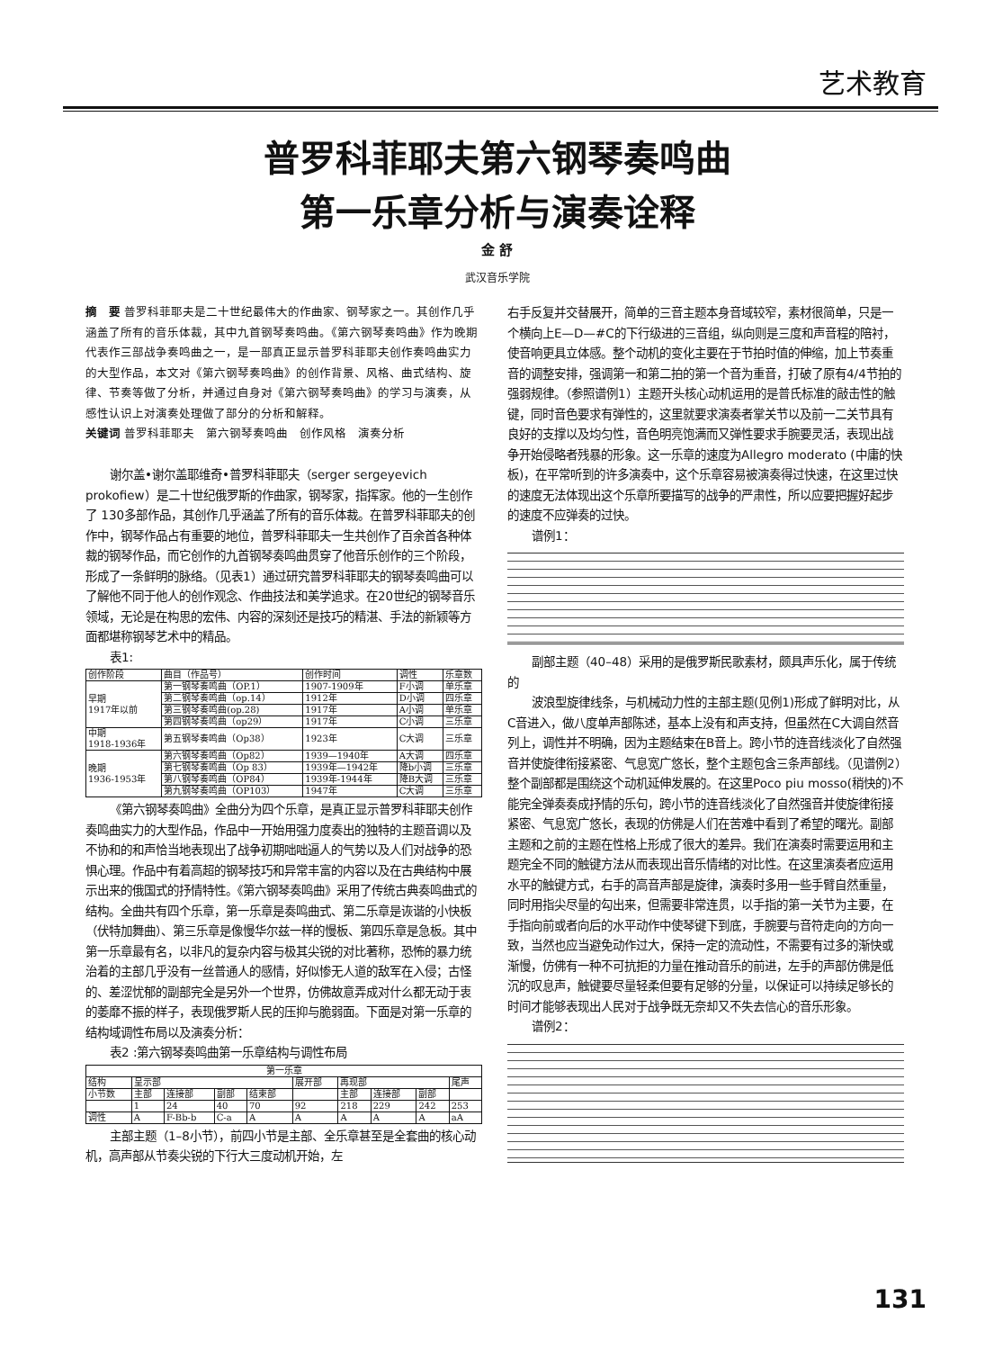艺术教育
普罗科菲耶夫第六钢琴奏鸣曲
第一乐章分析与演奏诠释
金 舒
武汉音乐学院
摘　要 普罗科菲耶夫是二十世纪最伟大的作曲家、钢琴家之一。其创作几乎涵盖了所有的音乐体裁，其中九首钢琴奏鸣曲。《第六钢琴奏鸣曲》作为晚期代表作三部战争奏鸣曲之一，是一部真正显示普罗科菲耶夫创作奏鸣曲实力的大型作品，本文对《第六钢琴奏鸣曲》的创作背景、风格、曲式结构、旋律、节奏等做了分析，并通过自身对《第六钢琴奏鸣曲》的学习与演奏，从感性认识上对演奏处理做了部分的分析和解释。
关键词 普罗科菲耶夫　第六钢琴奏鸣曲　创作风格　演奏分析
谢尔盖•谢尔盖耶维奇•普罗科菲耶夫（serger sergeyevich prokofiew）是二十世纪俄罗斯的作曲家，钢琴家，指挥家。他的一生创作了 130多部作品，其创作几乎涵盖了所有的音乐体裁。在普罗科菲耶夫的创作中，钢琴作品占有重要的地位，普罗科菲耶夫一生共创作了百余首各种体裁的钢琴作品，而它创作的九首钢琴奏鸣曲贯穿了他音乐创作的三个阶段，形成了一条鲜明的脉络。（见表1）通过研究普罗科菲耶夫的钢琴奏鸣曲可以了解他不同于他人的创作观念、作曲技法和美学追求。在20世纪的钢琴音乐领域，无论是在构思的宏伟、内容的深刻还是技巧的精湛、手法的新颖等方面都堪称钢琴艺术中的精品。
表1:
| 创作阶段 | 曲目（作品号） | 创作时间 | 调性 | 乐章数 |
| --- | --- | --- | --- | --- |
| 早期 1917年以前 | 第一钢琴奏鸣曲（OP.1） | 1907-1909年 | F小调 | 单乐章 |
| | 第二钢琴奏鸣曲（op.14） | 1912年 | D小调 | 四乐章 |
| | 第三钢琴奏鸣曲(op.28) | 1917年 | A小调 | 单乐章 |
| | 第四钢琴奏鸣曲（op29） | 1917年 | C小调 | 三乐章 |
| 中期 1918-1936年 | 第五钢琴奏鸣曲（Op38） | 1923年 | C大调 | 三乐章 |
| 晚期 1936-1953年 | 第六钢琴奏鸣曲（Op82） | 1939—1940年 | A大调 | 四乐章 |
| | 第七钢琴奏鸣曲（Op 83） | 1939年—1942年 | 降b小调 | 三乐章 |
| | 第八钢琴奏鸣曲（OP84） | 1939年-1944年 | 降B大调 | 三乐章 |
| | 第九钢琴奏鸣曲（OP103） | 1947年 | C大调 | 三乐章 |
《第六钢琴奏鸣曲》全曲分为四个乐章，是真正显示普罗科菲耶夫创作奏鸣曲实力的大型作品，作品中一开始用强力度奏出的独特的主题音调以及不协和的和声恰当地表现出了战争初期咄咄逼人的气势以及人们对战争的恐惧心理。作品中有着高超的钢琴技巧和异常丰富的内容以及在古典结构中展示出来的俄国式的抒情特性。《第六钢琴奏鸣曲》采用了传统古典奏鸣曲式的结构。全曲共有四个乐章，第一乐章是奏鸣曲式、第二乐章是诙谐的小快板（伏特加舞曲）、第三乐章是像慢华尔兹一样的慢板、第四乐章是急板。其中第一乐章最有名，以非凡的复杂内容与极其尖锐的对比著称，恐怖的暴力统治着的主部几乎没有一丝普通人的感情，好似惨无人道的敌军在入侵；古怪的、差涩忧郁的副部完全是另外一个世界，仿佛故意弄成对什么都无动于衷的萎靡不振的样子，表现俄罗斯人民的压抑与脆弱面。下面是对第一乐章的结构域调性布局以及演奏分析：
表2 :第六钢琴奏鸣曲第一乐章结构与调性布局
| 第一乐章 | | | | | | | | | |
| --- | --- | --- | --- | --- | --- | --- | --- | --- | --- |
| 结构 | 呈示部 | | | | 展开部 | 再现部 | | | 尾声 |
| 小节数 | 主部 | 连接部 | 副部 | 结束部 | | 主部 | 连接部 | 副部 | |
| | 1 | 24 | 40 | 70 | 92 | 218 | 229 | 242 | 253 |
| 调性 | A | F-Bb-b | C-a | A | A | A | A | A | aA |
主部主题（1–8小节），前四小节是主部、全乐章甚至是全套曲的核心动机，高声部从节奏尖锐的下行大三度动机开始，左
右手反复并交替展开，简单的三音主题本身音域较窄，素材很简单，只是一个横向上E—D—#C的下行级进的三音组，纵向则是三度和声音程的陪衬，使音响更具立体感。整个动机的变化主要在于节拍时值的伸缩，加上节奏重音的调整安排，强调第一和第二拍的第一个音为重音，打破了原有4/4节拍的强弱规律。（参照谱例1）主题开头核心动机运用的是普氏标准的敲击性的触键，同时音色要求有弹性的，这里就要求演奏者掌关节以及前一二关节具有良好的支撑以及均匀性，音色明亮饱满而又弹性要求手腕要灵活，表现出战争开始侵略者残暴的形象。这一乐章的速度为Allegro moderato (中庸的快板)，在平常听到的许多演奏中，这个乐章容易被演奏得过快速，在这里过快的速度无法体现出这个乐章所要描写的战争的严肃性，所以应要把握好起步的速度不应弹奏的过快。
谱例1：
副部主题（40–48）采用的是俄罗斯民歌素材，颇具声乐化，属于传统的
波浪型旋律线条，与机械动力性的主部主题(见例1)形成了鲜明对比，从C音进入，做八度单声部陈述，基本上没有和声支持，但虽然在C大调自然音列上，调性并不明确，因为主题结束在B音上。跨小节的连音线淡化了自然强音并使旋律衔接紧密、气息宽广悠长，整个主题包含三条声部线。（见谱例2）整个副部都是围绕这个动机延伸发展的。在这里Poco piu mosso(稍快的)不能完全弹奏奏成抒情的乐句，跨小节的连音线淡化了自然强音并使旋律衔接紧密、气息宽广悠长，表现的仿佛是人们在苦难中看到了希望的曙光。副部主题和之前的主题在性格上形成了很大的差异。我们在演奏时需要运用和主题完全不同的触键方法从而表现出音乐情绪的对比性。在这里演奏者应运用水平的触键方式，右手的高音声部是旋律，演奏时多用一些手臂自然重量，同时用指尖尽量的勾出来，但需要非常连贯，以手指的第一关节为主要，在手指向前或者向后的水平动作中使琴键下到底，手腕要与音符走向的方向一致，当然也应当避免动作过大，保持一定的流动性，不需要有过多的渐快或渐慢，仿佛有一种不可抗拒的力量在推动音乐的前进，左手的声部仿佛是低沉的叹息声，触键要尽量轻柔但要有足够的分量，以保证可以持续足够长的时间才能够表现出人民对于战争既无奈却又不失去信心的音乐形象。
谱例2：
131